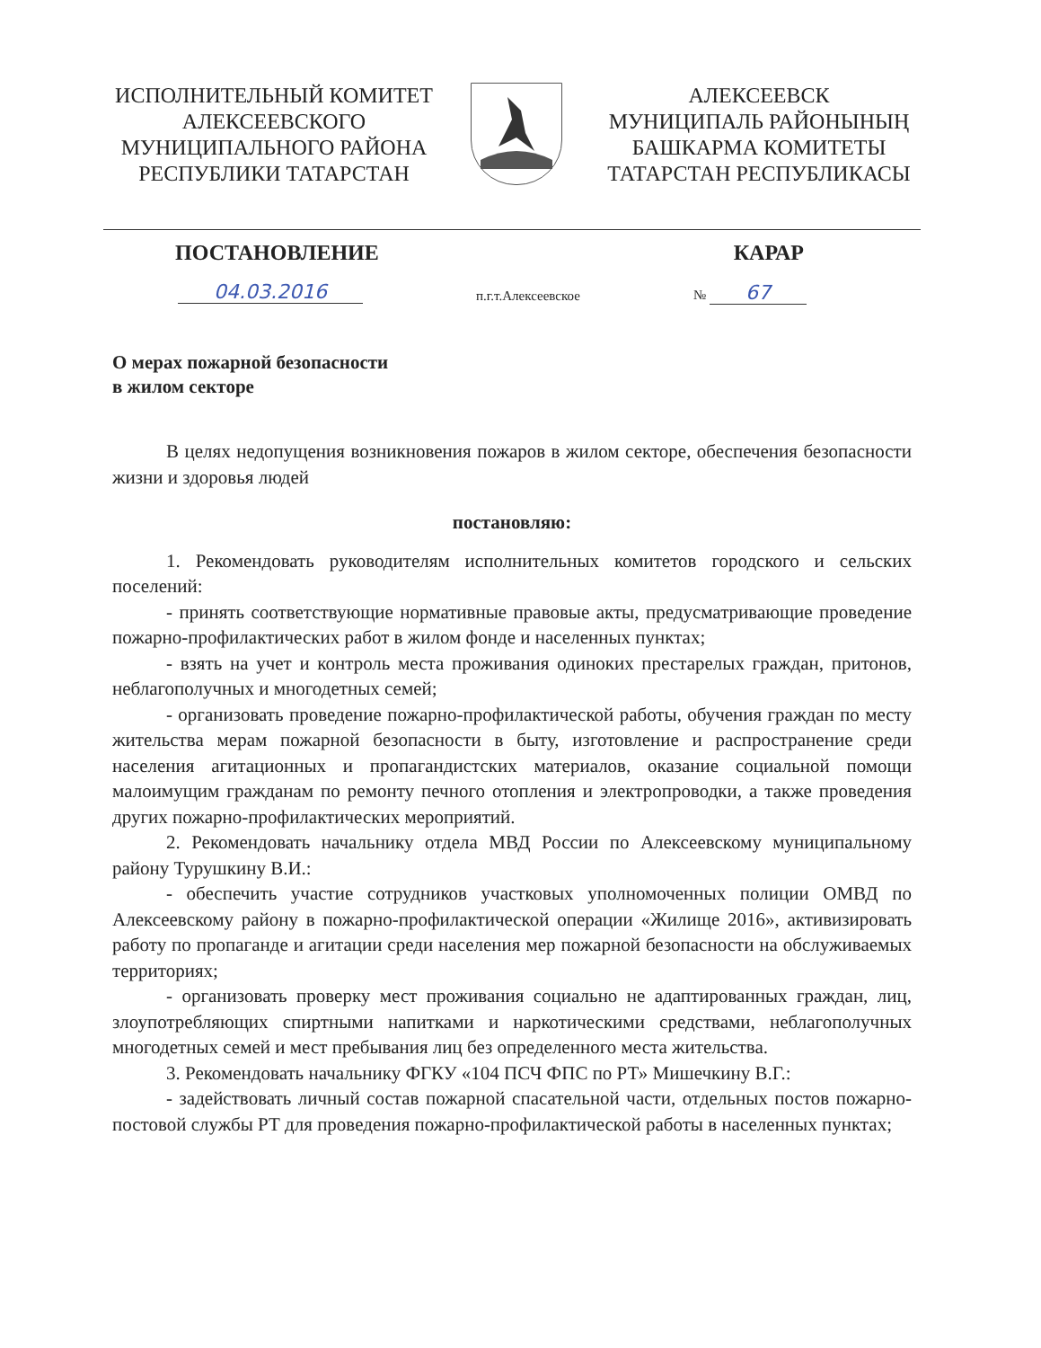ИСПОЛНИТЕЛЬНЫЙ КОМИТЕТ
АЛЕКСЕЕВСКОГО
МУНИЦИПАЛЬНОГО РАЙОНА
РЕСПУБЛИКИ ТАТАРСТАН
АЛЕКСЕЕВСК
МУНИЦИПАЛЬ РАЙОНЫНЫҢ
БАШКАРМА КОМИТЕТЫ
ТАТАРСТАН РЕСПУБЛИКАСЫ
ПОСТАНОВЛЕНИЕ КАРАР
04.03.2016 п.г.т.Алексеевское № 67
О мерах пожарной безопасности
в жилом секторе
В целях недопущения возникновения пожаров в жилом секторе, обеспечения безопасности жизни и здоровья людей
постановляю:
1. Рекомендовать руководителям исполнительных комитетов городского и сельских поселений:
- принять соответствующие нормативные правовые акты, предусматривающие проведение пожарно-профилактических работ в жилом фонде и населенных пунктах;
- взять на учет и контроль места проживания одиноких престарелых граждан, притонов, неблагополучных и многодетных семей;
- организовать проведение пожарно-профилактической работы, обучения граждан по месту жительства мерам пожарной безопасности в быту, изготовление и распространение среди населения агитационных и пропагандистских материалов, оказание социальной помощи малоимущим гражданам по ремонту печного отопления и электропроводки, а также проведения других пожарно-профилактических мероприятий.
2. Рекомендовать начальнику отдела МВД России по Алексеевскому муниципальному району Турушкину В.И.:
- обеспечить участие сотрудников участковых уполномоченных полиции ОМВД по Алексеевскому району в пожарно-профилактической операции «Жилище 2016», активизировать работу по пропаганде и агитации среди населения мер пожарной безопасности на обслуживаемых территориях;
- организовать проверку мест проживания социально не адаптированных граждан, лиц, злоупотребляющих спиртными напитками и наркотическими средствами, неблагополучных многодетных семей и мест пребывания лиц без определенного места жительства.
3. Рекомендовать начальнику ФГКУ «104 ПСЧ ФПС по РТ» Мишечкину В.Г.:
- задействовать личный состав пожарной спасательной части, отдельных постов пожарно-постовой службы РТ для проведения пожарно-профилактической работы в населенных пунктах;